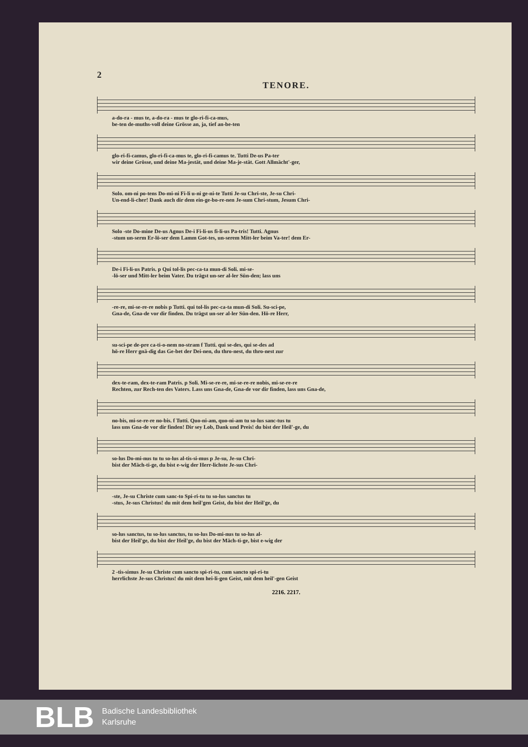2
TENORE.
a-do-ra - mus te, a-do-ra - mus te glo-ri-fi-ca-mus,
be-ten de-muths-voll deine Grösse an, ja, tief an-be-ten
glo-ri-fi-camus, glo-ri-fi-ca-mus te, glo-ri-fi-camus te. Tutti De-us Pa-ter
wir deine Grösse, und deine Ma-jestät, und deine Ma-je-stät. Gott Allmächt'-ger,
Solo. om-ni po-tens Do-mi-ni Fi-li u-ni ge-ni-te Tutti Je-su Chri-ste, Je-su Chri-
Un-end-li-cher! Dank auch dir dem ein-ge-bo-re-nen Je-sum Chri-stum, Jesum Chri-
Solo -ste Do-mine De-us Agnus De-i Fi-li-us fi-li-us Pa-tris! Tutti. Agnus
-stum un-serm Er-lö-ser dem Lamm Got-tes, un-serem Mitt-ler beim Va-ter! dem Er-
De-i Fi-li-us Patris. p Qui tol-lis pec-ca-ta mun-di Soli. mi-se-
-lö-ser und Mitt-ler beim Vater. Du trägst un-ser al-ler Sün-den; lass uns
-re-re, mi-se-re-re nobis p Tutti. qui tol-lis pec-ca-ta mun-di Soli. Su-sci-pe,
Gna-de, Gna-de vor dir finden. Du trägst un-ser al-ler Sün-den. Hö-re Herr,
su-sci-pe de-pre ca-ti-o-nem no-stram f Tutti. qui se-des, qui se-des ad
hö-re Herr gnä-dig das Ge-bet der Dei-nen, du thro-nest, du thro-nest zur
dex-te-ram, dex-te-ram Patris. p Soli. Mi-se-re-re, mi-se-re-re nobis, mi-se-re-re
Rechten, zur Rech-ten des Vaters. Lass uns Gna-de, Gna-de vor dir finden, lass uns Gna-de,
no-bis, mi-se-re-re no-bis. f Tutti. Quo-ni-am, quo-ni-am tu so-lus sanc-tus tu
lass uns Gna-de vor dir finden! Dir sey Lob, Dank und Preis! du bist der Heil'-ge, du
so-lus Do-mi-nus tu tu so-lus al-tis-si-mus p Je-su, Je-su Chri-
bist der Mäch-ti-ge, du bist e-wig der Herr-lichste Je-sus Chri-
-ste, Je-su Christe cum sanc-to Spi-ri-tu tu so-lus sanctus tu
-stus, Je-sus Christus! du mit dem heil'gen Geist, du bist der Heil'ge, du
so-lus sanctus, tu so-lus sanctus, tu so-lus Do-mi-nus tu so-lus al-
bist der Heil'ge, du bist der Heil'ge, du bist der Mäch-ti-ge, bist e-wig der
2 -tis-simus Je-su Christe cum sancto spi-ri-tu, cum sancto spi-ri-tu
herrlichste Je-sus Christus! du mit dem hei-li-gen Geist, mit dem heil'-gen Geist
2216. 2217.
BLB
Badische Landesbibliothek
Karlsruhe